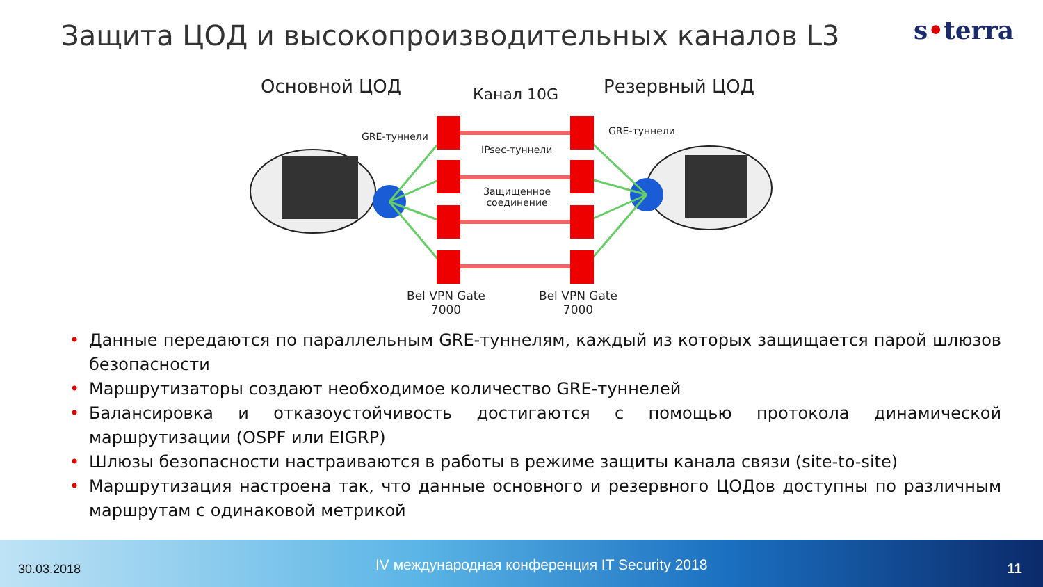Защита ЦОД и высокопроизводительных каналов L3
s•terra
Основной ЦОД Канал 10G Резервный ЦОД
GRE-туннели GRE-туннели
IPsec-туннели
Защищенное
соединение
Bel VPN Gate
7000
Bel VPN Gate
7000
• Данные передаются по параллельным GRE-туннелям, каждый из которых защищается парой шлюзов безопасности
• Маршрутизаторы создают необходимое количество GRE-туннелей
• Балансировка и отказоустойчивость достигаются с помощью протокола динамической маршрутизации (OSPF или EIGRP)
• Шлюзы безопасности настраиваются в работы в режиме защиты канала связи (site-to-site)
• Маршрутизация настроена так, что данные основного и резервного ЦОДов доступны по различным маршрутам с одинаковой метрикой
30.03.2018
IV международная конференция IT Security 2018
11